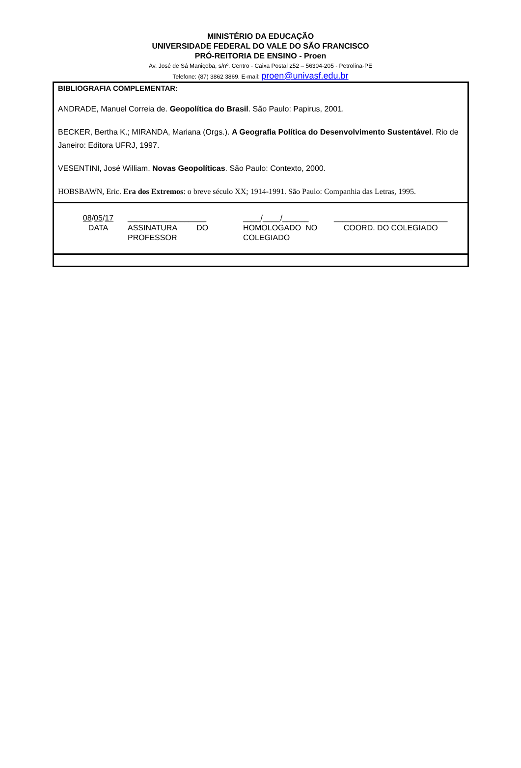MINISTÉRIO DA EDUCAÇÃO
UNIVERSIDADE FEDERAL DO VALE DO SÃO FRANCISCO
PRÓ-REITORIA DE ENSINO - Proen
Av. José de Sá Maniçoba, s/nº. Centro - Caixa Postal 252 – 56304-205 - Petrolina-PE
Telefone: (87) 3862 3869. E-mail: proen@univasf.edu.br
BIBLIOGRAFIA COMPLEMENTAR:
ANDRADE, Manuel Correia de. Geopolítica do Brasil. São Paulo: Papirus, 2001.
BECKER, Bertha K.; MIRANDA, Mariana (Orgs.). A Geografia Política do Desenvolvimento Sustentável. Rio de Janeiro: Editora UFRJ, 1997.
VESENTINI, José William. Novas Geopolíticas. São Paulo: Contexto, 2000.
HOBSBAWN, Eric. Era dos Extremos: o breve século XX; 1914-1991. São Paulo: Companhia das Letras, 1995.
08/05/17
DATA
__________________
ASSINATURA DO
PROFESSOR
____/____/______
HOMOLOGADO NO
COLEGIADO
__________________________
COORD. DO COLEGIADO